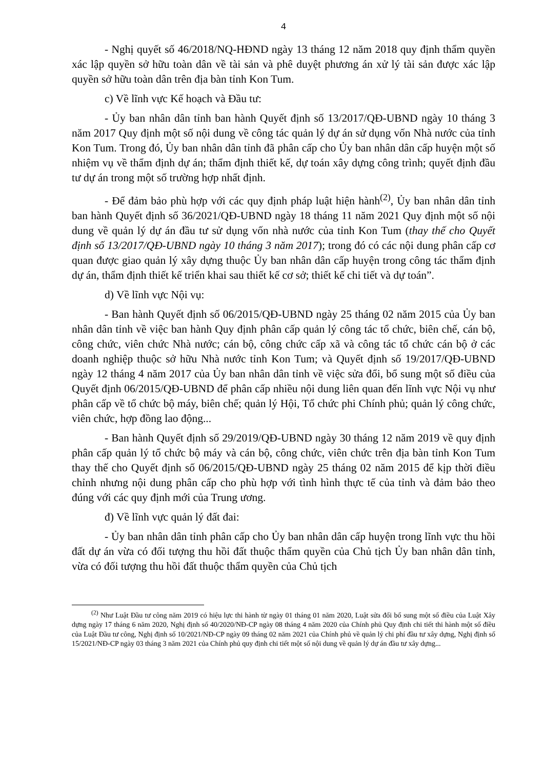4
- Nghị quyết số 46/2018/NQ-HĐND ngày 13 tháng 12 năm 2018 quy định thẩm quyền xác lập quyền sở hữu toàn dân về tài sản và phê duyệt phương án xử lý tài sản được xác lập quyền sở hữu toàn dân trên địa bàn tỉnh Kon Tum.
c) Về lĩnh vực Kế hoạch và Đầu tư:
- Ủy ban nhân dân tỉnh ban hành Quyết định số 13/2017/QĐ-UBND ngày 10 tháng 3 năm 2017 Quy định một số nội dung về công tác quản lý dự án sử dụng vốn Nhà nước của tỉnh Kon Tum. Trong đó, Ủy ban nhân dân tỉnh đã phân cấp cho Ủy ban nhân dân cấp huyện một số nhiệm vụ về thẩm định dự án; thẩm định thiết kế, dự toán xây dựng công trình; quyết định đầu tư dự án trong một số trường hợp nhất định.
- Để đảm bảo phù hợp với các quy định pháp luật hiện hành<sup>(2)</sup>, Ủy ban nhân dân tỉnh ban hành Quyết định số 36/2021/QĐ-UBND ngày 18 tháng 11 năm 2021 Quy định một số nội dung về quản lý dự án đầu tư sử dụng vốn nhà nước của tỉnh Kon Tum (thay thế cho Quyết định số 13/2017/QĐ-UBND ngày 10 tháng 3 năm 2017); trong đó có các nội dung phân cấp cơ quan được giao quản lý xây dựng thuộc Ủy ban nhân dân cấp huyện trong công tác thẩm định dự án, thẩm định thiết kế triển khai sau thiết kế cơ sở; thiết kế chi tiết và dự toán”.
d) Về lĩnh vực Nội vụ:
- Ban hành Quyết định số 06/2015/QĐ-UBND ngày 25 tháng 02 năm 2015 của Ủy ban nhân dân tỉnh về việc ban hành Quy định phân cấp quản lý công tác tổ chức, biên chế, cán bộ, công chức, viên chức Nhà nước; cán bộ, công chức cấp xã và công tác tổ chức cán bộ ở các doanh nghiệp thuộc sở hữu Nhà nước tỉnh Kon Tum; và Quyết định số 19/2017/QĐ-UBND ngày 12 tháng 4 năm 2017 của Ủy ban nhân dân tỉnh về việc sửa đổi, bổ sung một số điều của Quyết định 06/2015/QĐ-UBND để phân cấp nhiều nội dung liên quan đến lĩnh vực Nội vụ như phân cấp về tổ chức bộ máy, biên chế; quản lý Hội, Tổ chức phi Chính phủ; quản lý công chức, viên chức, hợp đồng lao động...
- Ban hành Quyết định số 29/2019/QĐ-UBND ngày 30 tháng 12 năm 2019 về quy định phân cấp quản lý tổ chức bộ máy và cán bộ, công chức, viên chức trên địa bàn tỉnh Kon Tum thay thế cho Quyết định số 06/2015/QĐ-UBND ngày 25 tháng 02 năm 2015 để kịp thời điều chỉnh nhưng nội dung phân cấp cho phù hợp với tình hình thực tế của tỉnh và đảm bảo theo đúng với các quy định mới của Trung ương.
đ) Về lĩnh vực quản lý đất đai:
- Ủy ban nhân dân tỉnh phân cấp cho Ủy ban nhân dân cấp huyện trong lĩnh vực thu hồi đất dự án vừa có đối tượng thu hồi đất thuộc thẩm quyền của Chủ tịch Ủy ban nhân dân tỉnh, vừa có đối tượng thu hồi đất thuộc thẩm quyền của Chủ tịch
<sup>(2)</sup> Như Luật Đầu tư công năm 2019 có hiệu lực thi hành từ ngày 01 tháng 01 năm 2020, Luật sửa đổi bổ sung một số điều của Luật Xây dựng ngày 17 tháng 6 năm 2020, Nghị định số 40/2020/NĐ-CP ngày 08 tháng 4 năm 2020 của Chính phủ Quy định chi tiết thi hành một số điều của Luật Đầu tư công, Nghị định số 10/2021/NĐ-CP ngày 09 tháng 02 năm 2021 của Chính phủ về quản lý chi phí đầu tư xây dựng, Nghị định số 15/2021/NĐ-CP ngày 03 tháng 3 năm 2021 của Chính phủ quy định chi tiết một số nội dung về quản lý dự án đầu tư xây dựng...